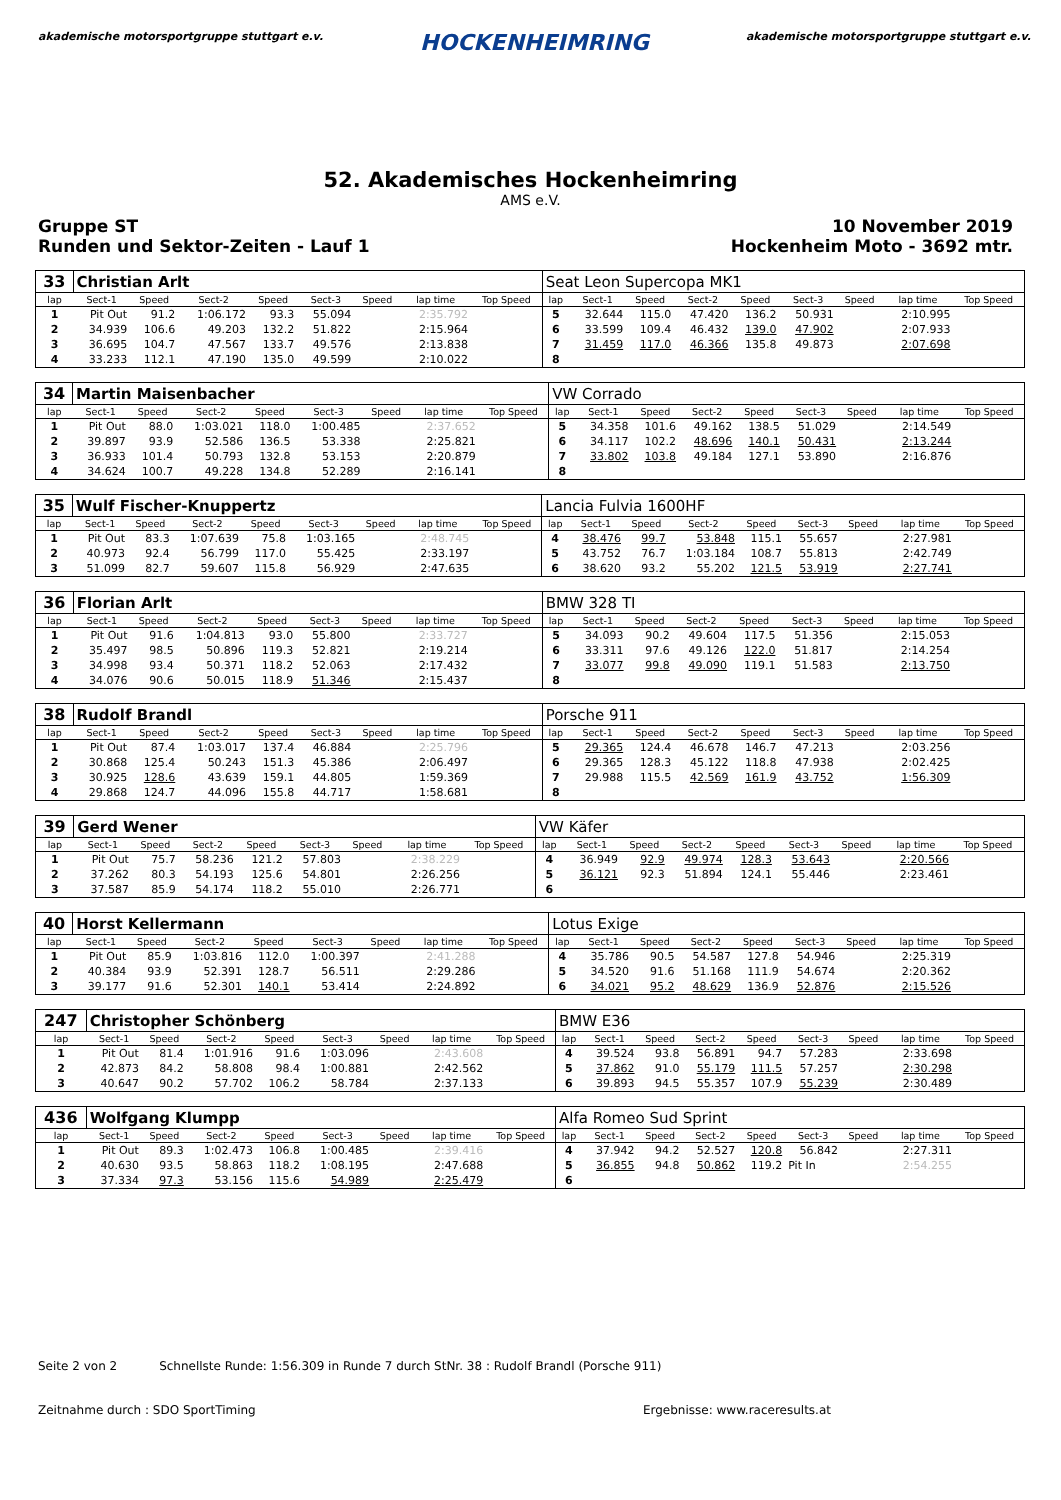akademische motorsportgruppe stuttgart e.v. HOCKENHEIMRING akademische motorsportgruppe stuttgart e.v.
52. Akademisches Hockenheimring
AMS e.V.
Gruppe ST
Runden und Sektor-Zeiten - Lauf 1 10 November 2019
Hockenheim Moto - 3692 mtr.
| 33 | Christian Arlt | | | | | | | | Seat Leon Supercopa MK1 | | | | | | | | |
| lap | Sect-1 | Speed | Sect-2 | Speed | Sect-3 | Speed | lap time | Top Speed | lap | Sect-1 | Speed | Sect-2 | Speed | Sect-3 | Speed | lap time | Top Speed |
| 1 | Pit Out | 91.2 | 1:06.172 | 93.3 | 55.094 | | 2:35.792 | | 5 | 32.644 | 115.0 | 47.420 | 136.2 | 50.931 | | 2:10.995 | |
| 2 | 34.939 | 106.6 | 49.203 | 132.2 | 51.822 | | 2:15.964 | | 6 | 33.599 | 109.4 | 46.432 | 139.0 | 47.902 | | 2:07.933 | |
| 3 | 36.695 | 104.7 | 47.567 | 133.7 | 49.576 | | 2:13.838 | | 7 | 31.459 | 117.0 | 46.366 | 135.8 | 49.873 | | 2:07.698 | |
| 4 | 33.233 | 112.1 | 47.190 | 135.0 | 49.599 | | 2:10.022 | | 8 | | | | | | | | |
| 34 | Martin Maisenbacher | | | | | | | | VW Corrado | | | | | | | | |
| lap | Sect-1 | Speed | Sect-2 | Speed | Sect-3 | Speed | lap time | Top Speed | lap | Sect-1 | Speed | Sect-2 | Speed | Sect-3 | Speed | lap time | Top Speed |
| 1 | Pit Out | 88.0 | 1:03.021 | 118.0 | 1:00.485 | | 2:37.652 | | 5 | 34.358 | 101.6 | 49.162 | 138.5 | 51.029 | | 2:14.549 | |
| 2 | 39.897 | 93.9 | 52.586 | 136.5 | 53.338 | | 2:25.821 | | 6 | 34.117 | 102.2 | 48.696 | 140.1 | 50.431 | | 2:13.244 | |
| 3 | 36.933 | 101.4 | 50.793 | 132.8 | 53.153 | | 2:20.879 | | 7 | 33.802 | 103.8 | 49.184 | 127.1 | 53.890 | | 2:16.876 | |
| 4 | 34.624 | 100.7 | 49.228 | 134.8 | 52.289 | | 2:16.141 | | 8 | | | | | | | | |
| 35 | Wulf Fischer-Knuppertz | | | | | | | | Lancia Fulvia 1600HF | | | | | | | | |
| lap | Sect-1 | Speed | Sect-2 | Speed | Sect-3 | Speed | lap time | Top Speed | lap | Sect-1 | Speed | Sect-2 | Speed | Sect-3 | Speed | lap time | Top Speed |
| 1 | Pit Out | 83.3 | 1:07.639 | 75.8 | 1:03.165 | | 2:48.745 | | 4 | 38.476 | 99.7 | 53.848 | 115.1 | 55.657 | | 2:27.981 | |
| 2 | 40.973 | 92.4 | 56.799 | 117.0 | 55.425 | | 2:33.197 | | 5 | 43.752 | 76.7 | 1:03.184 | 108.7 | 55.813 | | 2:42.749 | |
| 3 | 51.099 | 82.7 | 59.607 | 115.8 | 56.929 | | 2:47.635 | | 6 | 38.620 | 93.2 | 55.202 | 121.5 | 53.919 | | 2:27.741 | |
| 36 | Florian Arlt | | | | | | | | BMW 328 TI | | | | | | | | |
| lap | Sect-1 | Speed | Sect-2 | Speed | Sect-3 | Speed | lap time | Top Speed | lap | Sect-1 | Speed | Sect-2 | Speed | Sect-3 | Speed | lap time | Top Speed |
| 1 | Pit Out | 91.6 | 1:04.813 | 93.0 | 55.800 | | 2:33.727 | | 5 | 34.093 | 90.2 | 49.604 | 117.5 | 51.356 | | 2:15.053 | |
| 2 | 35.497 | 98.5 | 50.896 | 119.3 | 52.821 | | 2:19.214 | | 6 | 33.311 | 97.6 | 49.126 | 122.0 | 51.817 | | 2:14.254 | |
| 3 | 34.998 | 93.4 | 50.371 | 118.2 | 52.063 | | 2:17.432 | | 7 | 33.077 | 99.8 | 49.090 | 119.1 | 51.583 | | 2:13.750 | |
| 4 | 34.076 | 90.6 | 50.015 | 118.9 | 51.346 | | 2:15.437 | | 8 | | | | | | | | |
| 38 | Rudolf Brandl | | | | | | | | Porsche 911 | | | | | | | | |
| lap | Sect-1 | Speed | Sect-2 | Speed | Sect-3 | Speed | lap time | Top Speed | lap | Sect-1 | Speed | Sect-2 | Speed | Sect-3 | Speed | lap time | Top Speed |
| 1 | Pit Out | 87.4 | 1:03.017 | 137.4 | 46.884 | | 2:25.796 | | 5 | 29.365 | 124.4 | 46.678 | 146.7 | 47.213 | | 2:03.256 | |
| 2 | 30.868 | 125.4 | 50.243 | 151.3 | 45.386 | | 2:06.497 | | 6 | 29.365 | 128.3 | 45.122 | 118.8 | 47.938 | | 2:02.425 | |
| 3 | 30.925 | 128.6 | 43.639 | 159.1 | 44.805 | | 1:59.369 | | 7 | 29.988 | 115.5 | 42.569 | 161.9 | 43.752 | | 1:56.309 | |
| 4 | 29.868 | 124.7 | 44.096 | 155.8 | 44.717 | | 1:58.681 | | 8 | | | | | | | | |
| 39 | Gerd Wener | | | | | | | | VW Käfer | | | | | | | | |
| lap | Sect-1 | Speed | Sect-2 | Speed | Sect-3 | Speed | lap time | Top Speed | lap | Sect-1 | Speed | Sect-2 | Speed | Sect-3 | Speed | lap time | Top Speed |
| 1 | Pit Out | 75.7 | 58.236 | 121.2 | 57.803 | | 2:38.229 | | 4 | 36.949 | 92.9 | 49.974 | 128.3 | 53.643 | | 2:20.566 | |
| 2 | 37.262 | 80.3 | 54.193 | 125.6 | 54.801 | | 2:26.256 | | 5 | 36.121 | 92.3 | 51.894 | 124.1 | 55.446 | | 2:23.461 | |
| 3 | 37.587 | 85.9 | 54.174 | 118.2 | 55.010 | | 2:26.771 | | 6 | | | | | | | | |
| 40 | Horst Kellermann | | | | | | | | Lotus Exige | | | | | | | | |
| lap | Sect-1 | Speed | Sect-2 | Speed | Sect-3 | Speed | lap time | Top Speed | lap | Sect-1 | Speed | Sect-2 | Speed | Sect-3 | Speed | lap time | Top Speed |
| 1 | Pit Out | 85.9 | 1:03.816 | 112.0 | 1:00.397 | | 2:41.288 | | 4 | 35.786 | 90.5 | 54.587 | 127.8 | 54.946 | | 2:25.319 | |
| 2 | 40.384 | 93.9 | 52.391 | 128.7 | 56.511 | | 2:29.286 | | 5 | 34.520 | 91.6 | 51.168 | 111.9 | 54.674 | | 2:20.362 | |
| 3 | 39.177 | 91.6 | 52.301 | 140.1 | 53.414 | | 2:24.892 | | 6 | 34.021 | 95.2 | 48.629 | 136.9 | 52.876 | | 2:15.526 | |
| 247 | Christopher Schönberg | | | | | | | | BMW E36 | | | | | | | | |
| lap | Sect-1 | Speed | Sect-2 | Speed | Sect-3 | Speed | lap time | Top Speed | lap | Sect-1 | Speed | Sect-2 | Speed | Sect-3 | Speed | lap time | Top Speed |
| 1 | Pit Out | 81.4 | 1:01.916 | 91.6 | 1:03.096 | | 2:43.608 | | 4 | 39.524 | 93.8 | 56.891 | 94.7 | 57.283 | | 2:33.698 | |
| 2 | 42.873 | 84.2 | 58.808 | 98.4 | 1:00.881 | | 2:42.562 | | 5 | 37.862 | 91.0 | 55.179 | 111.5 | 57.257 | | 2:30.298 | |
| 3 | 40.647 | 90.2 | 57.702 | 106.2 | 58.784 | | 2:37.133 | | 6 | 39.893 | 94.5 | 55.357 | 107.9 | 55.239 | | 2:30.489 | |
| 436 | Wolfgang Klumpp | | | | | | | | Alfa Romeo Sud Sprint | | | | | | | | |
| lap | Sect-1 | Speed | Sect-2 | Speed | Sect-3 | Speed | lap time | Top Speed | lap | Sect-1 | Speed | Sect-2 | Speed | Sect-3 | Speed | lap time | Top Speed |
| 1 | Pit Out | 89.3 | 1:02.473 | 106.8 | 1:00.485 | | 2:39.416 | | 4 | 37.942 | 94.2 | 52.527 | 120.8 | 56.842 | | 2:27.311 | |
| 2 | 40.630 | 93.5 | 58.863 | 118.2 | 1:08.195 | | 2:47.688 | | 5 | 36.855 | 94.8 | 50.862 | 119.2 | Pit In | | 2:54.255 | |
| 3 | 37.334 | 97.3 | 53.156 | 115.6 | 54.989 | | 2:25.479 | | 6 | | | | | | | | |
Seite 2 von 2 Schnellste Runde: 1:56.309 in Runde 7 durch StNr. 38 : Rudolf Brandl (Porsche 911)
Zeitnahme durch : SDO SportTiming Ergebnisse: www.raceresults.at